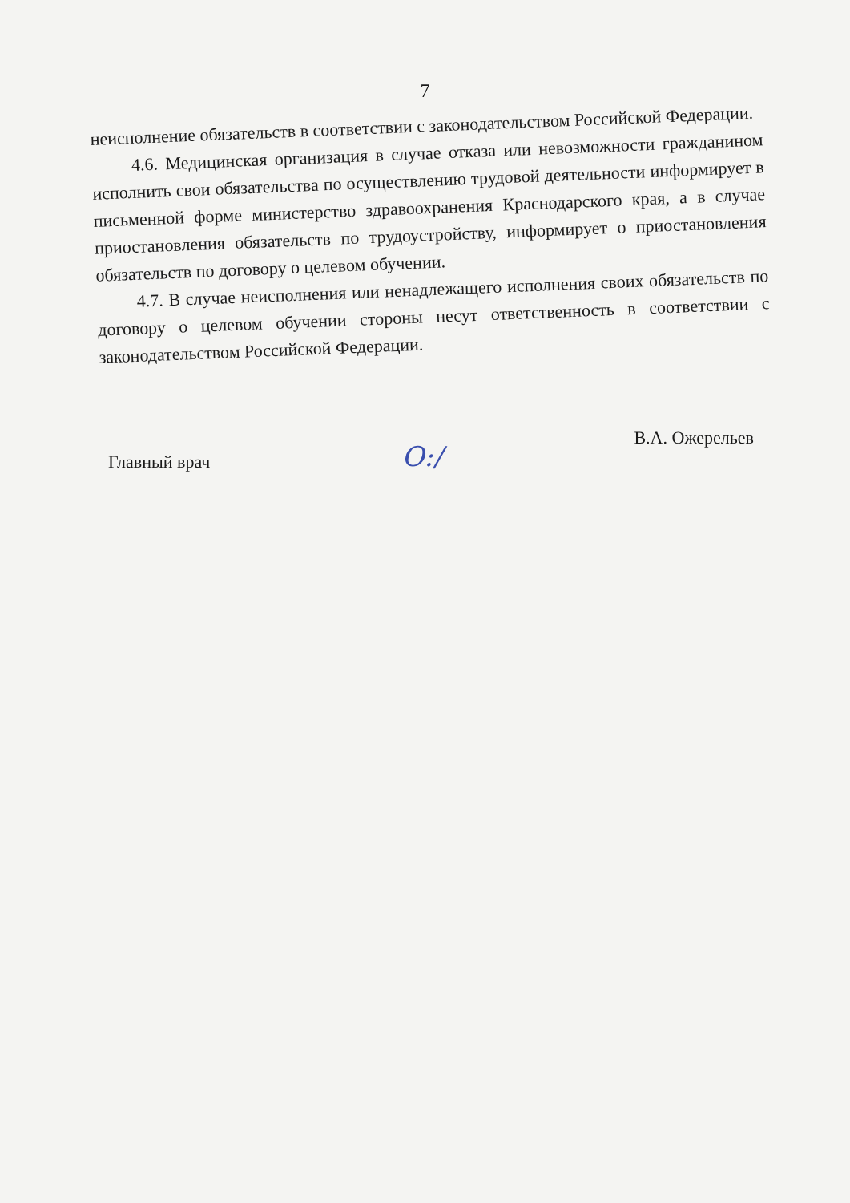7
неисполнение обязательств в соответствии с законодательством Российской Федерации.
4.6. Медицинская организация в случае отказа или невозможности гражданином исполнить свои обязательства по осуществлению трудовой деятельности информирует в письменной форме министерство здравоохранения Краснодарского края, а в случае приостановления обязательств по трудоустройству, информирует о приостановления обязательств по договору о целевом обучении.
4.7. В случае неисполнения или ненадлежащего исполнения своих обязательств по договору о целевом обучении стороны несут ответственность в соответствии с законодательством Российской Федерации.
Главный врач O:/ В.А. Ожерельев